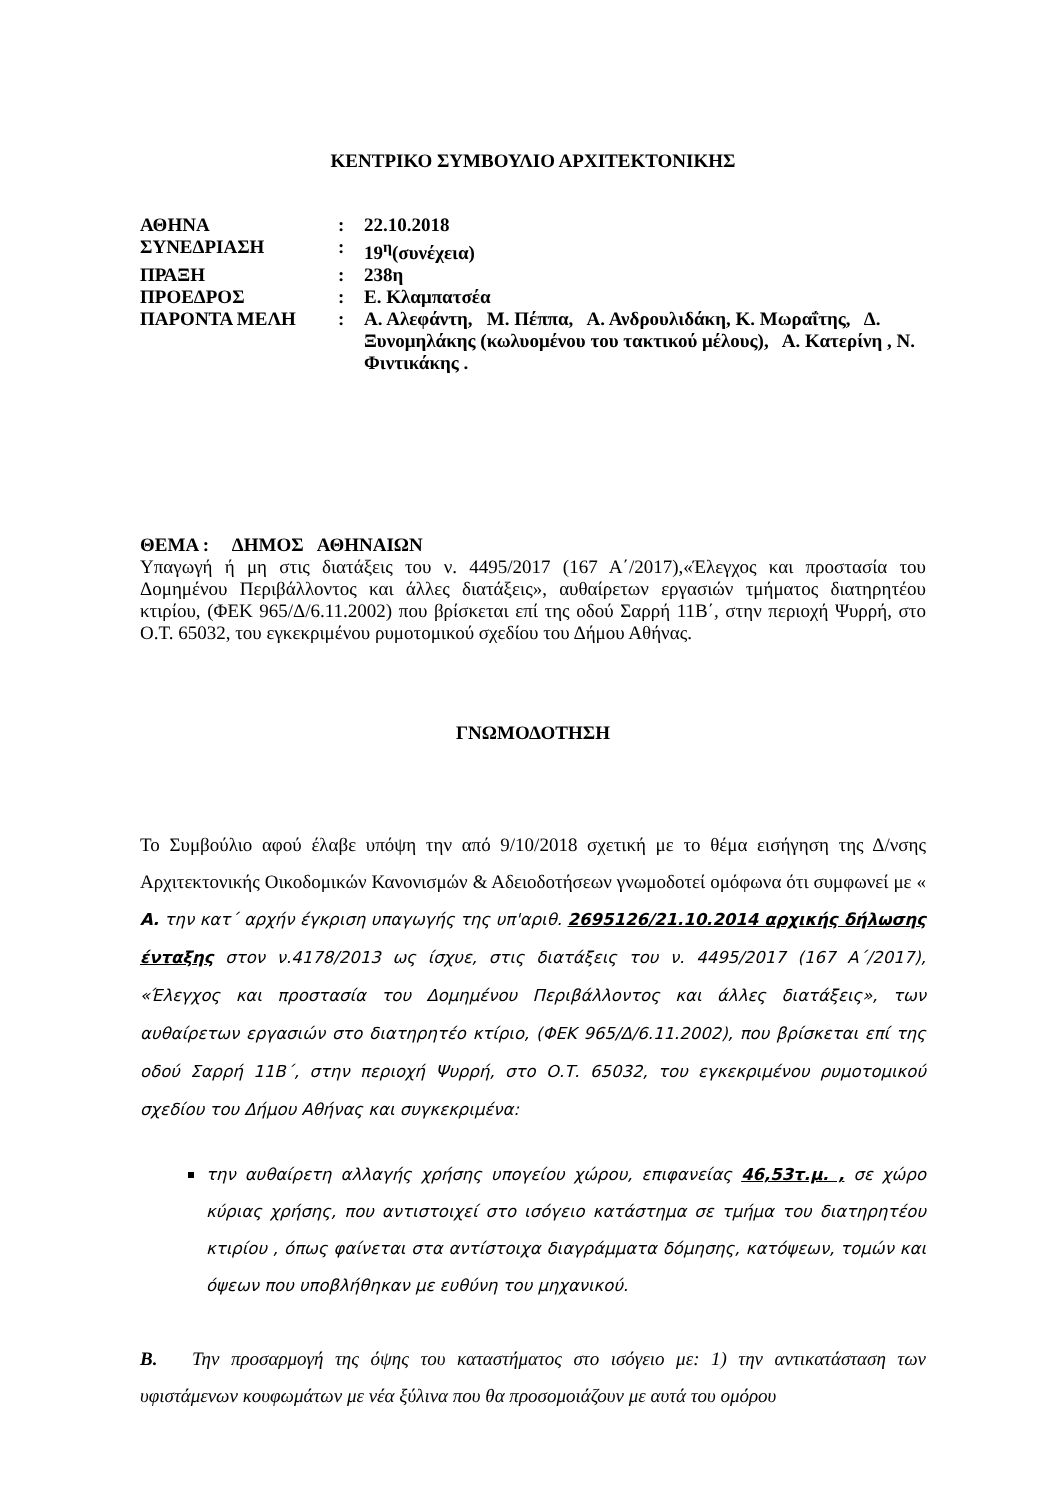ΚΕΝΤΡΙΚΟ ΣΥΜΒΟΥΛΙΟ ΑΡΧΙΤΕΚΤΟΝΙΚΗΣ
| ΑΘΗΝΑ | : | 22.10.2018 |
| ΣΥΝΕΔΡΙΑΣΗ | : | 19<sup>η</sup>(συνέχεια) |
| ΠΡΑΞΗ | : | 238η |
| ΠΡΟΕΔΡΟΣ | : | Ε. Κλαμπατσέα |
| ΠΑΡΟΝΤΑ ΜΕΛΗ | : | Α. Αλεφάντη, Μ. Πέππα, Α. Ανδρουλιδάκη, Κ. Μωραΐτης, Δ. Ξυνομηλάκης (κωλυομένου του τακτικού μέλους), Α. Κατερίνη , Ν. Φιντικάκης . |
ΘΕΜΑ : ΔΗΜΟΣ ΑΘΗΝΑΙΩΝ
Υπαγωγή ή μη στις διατάξεις του ν. 4495/2017 (167 Α΄/2017),«Έλεγχος και προστασία του Δομημένου Περιβάλλοντος και άλλες διατάξεις», αυθαίρετων εργασιών τμήματος διατηρητέου κτιρίου, (ΦΕΚ 965/Δ/6.11.2002) που βρίσκεται επί της οδού Σαρρή 11Β΄, στην περιοχή Ψυρρή, στο Ο.Τ. 65032, του εγκεκριμένου ρυμοτομικού σχεδίου του Δήμου Αθήνας.
ΓΝΩΜΟΔΟΤΗΣΗ
Το Συμβούλιο αφού έλαβε υπόψη την από 9/10/2018 σχετική με το θέμα εισήγηση της Δ/νσης Αρχιτεκτονικής Οικοδομικών Κανονισμών & Αδειοδοτήσεων γνωμοδοτεί ομόφωνα ότι συμφωνεί με « Α. την κατ΄ αρχήν έγκριση υπαγωγής της υπ'αριθ. 2695126/21.10.2014 αρχικής δήλωσης ένταξης στον ν.4178/2013 ως ίσχυε, στις διατάξεις του ν. 4495/2017 (167 Α΄/2017), «Έλεγχος και προστασία του Δομημένου Περιβάλλοντος και άλλες διατάξεις», των αυθαίρετων εργασιών στο διατηρητέο κτίριο, (ΦΕΚ 965/Δ/6.11.2002), που βρίσκεται επί της οδού Σαρρή 11Β΄, στην περιοχή Ψυρρή, στο Ο.Τ. 65032, του εγκεκριμένου ρυμοτομικού σχεδίου του Δήμου Αθήνας και συγκεκριμένα:
την αυθαίρετη αλλαγής χρήσης υπογείου χώρου, επιφανείας 46,53τ.μ. , σε χώρο κύριας χρήσης, που αντιστοιχεί στο ισόγειο κατάστημα σε τμήμα του διατηρητέου κτιρίου , όπως φαίνεται στα αντίστοιχα διαγράμματα δόμησης, κατόψεων, τομών και όψεων που υποβλήθηκαν με ευθύνη του μηχανικού.
Β. Την προσαρμογή της όψης του καταστήματος στο ισόγειο με: 1) την αντικατάσταση των υφιστάμενων κουφωμάτων με νέα ξύλινα που θα προσομοιάζουν με αυτά του ομόρου